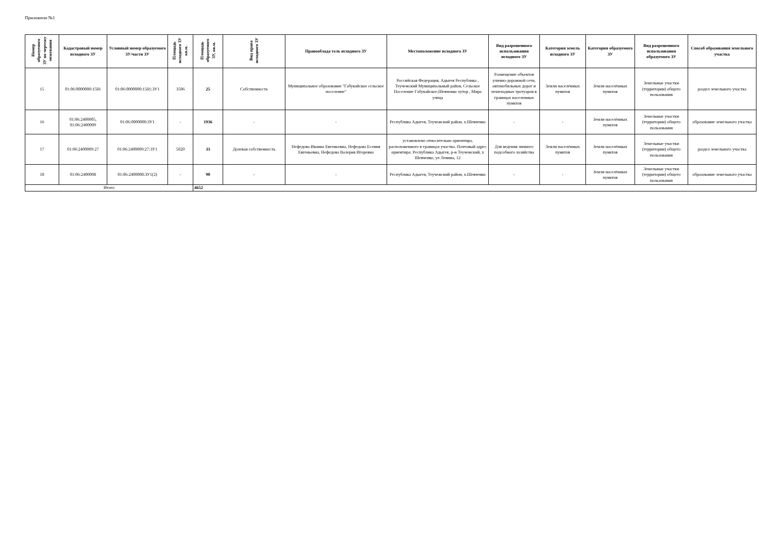Приложени №1
| Номер образуемого ЗУ по чертежу межевания | Кадастровый номер исходного ЗУ | Условный номер образуемого ЗУ/части ЗУ | Площадь исходного ЗУ кв.м. | Площадь образуемого ЗУ, кв.м. | Вид права исходного ЗУ | Правооблада тель исходного ЗУ | Местоположение исходного ЗУ | Вид разрешенного использования исходного ЗУ | Категория земель исходного ЗУ | Категория образуемого ЗУ | Вид разрешенного использования образуемого ЗУ | Способ образования земельного участка |
| --- | --- | --- | --- | --- | --- | --- | --- | --- | --- | --- | --- | --- |
| 15 | 01:06:0000000:1581 | 01:06:0000000:1581:ЗУ1 | 3506 | 25 | Собственность | Муниципальное образование "Габукайское сельское поселение" | Российская Федерация, Адыгея Республика , Теучежский Муниципальный район, Сельское Поселение Габукайское,Шевченко хутор , Мира улица | Размещение объектов улично-дорожной сети, автомобильных дорог и пешеходных тротуаров в границах населенных пунктов | Земли населённых пунктов | Земли населённых пунктов | Земельные участки (территории) общего пользования | раздел земельного участка |
| 16 | 01:06:2400005, 01:06:2400009 | 01:06:0000000:ЗУ1 | - | 1936 | - | - | Республика Адыгея, Теучежский район, х.Шевченко | - | - | Земли населённых пунктов | Земельные участки (территории) общего пользования | образование земельного участка |
| 17 | 01:06:2400009:27 | 01:06:2400009:27:ЗУ1 | 5020 | 33 | Долевая собственность | Нефедова Иванна Евгеньевна, Нефедова Есения Евгеньевна, Нефедова Валерия Игоревна | установлено относительно ориентира, расположенного в границах участка. Почтовый адрес ориентира: Республика Адыгея, р-н Теучежский, х Шевченко, ул Ленина, 12 | Для ведения личного подсобного хозяйства | Земли населённых пунктов | Земли населённых пунктов | Земельные участки (территории) общего пользования | раздел земельного участка |
| 18 | 01:06:2400008 | 01:06:2400008:ЗУ1(2) | - | 90 | - | - | Республика Адыгея, Теучежский район, х.Шевченко | - | - | Земли населённых пунктов | Земельные участки (территории) общего пользования | образование земельного участка |
| Итого | | | | 4652 | | | | | | | | |